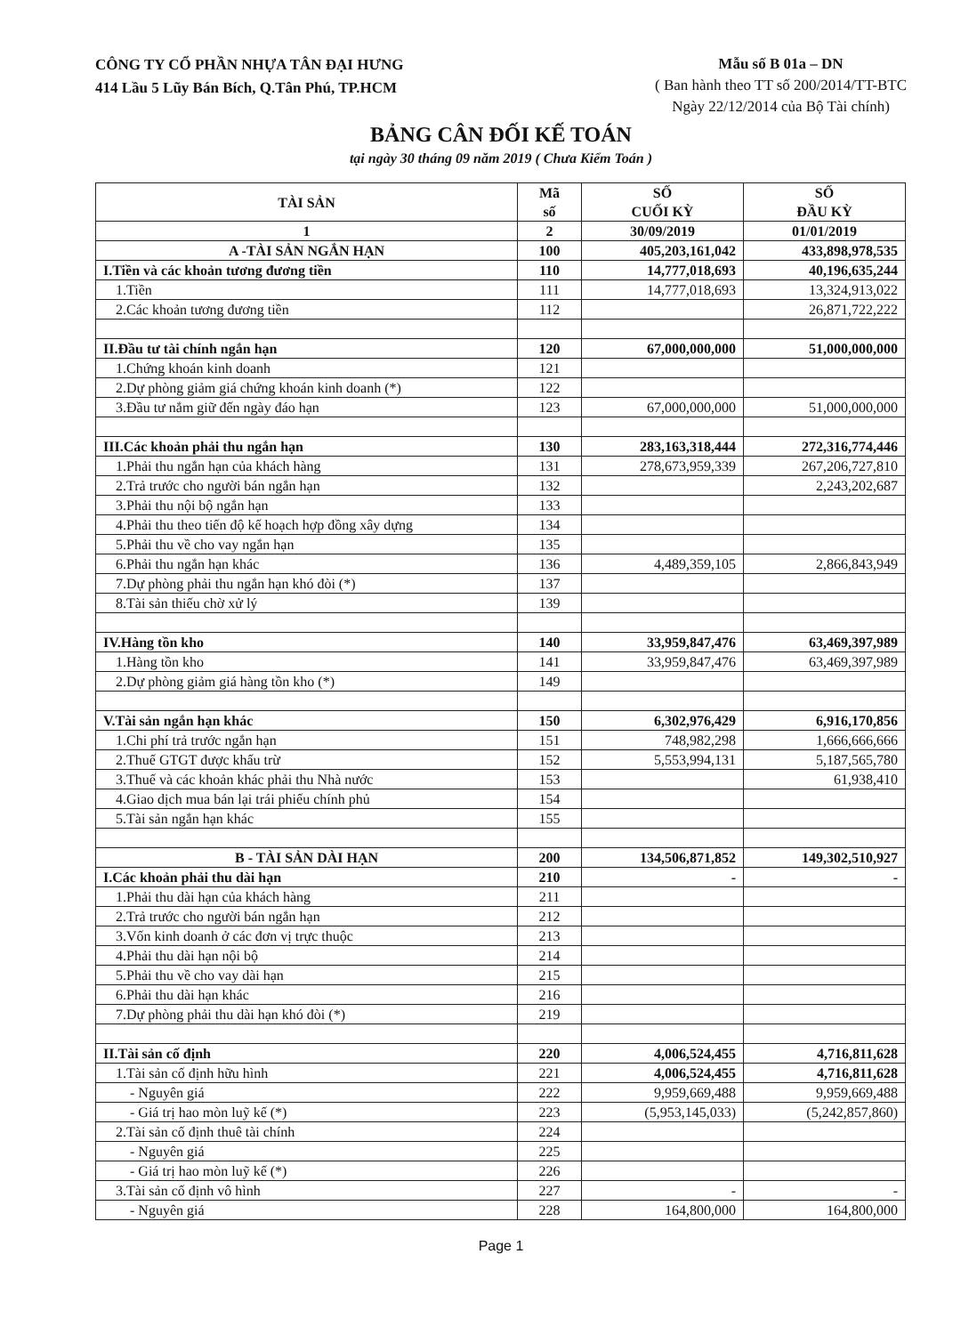CÔNG TY CỔ PHẦN NHỰA TÂN ĐẠI HƯNG
414 Lầu 5 Lũy Bán Bích, Q.Tân Phú, TP.HCM
Mẫu số B 01a – DN
( Ban hành theo TT số 200/2014/TT-BTC
Ngày 22/12/2014 của Bộ Tài chính)
BẢNG CÂN ĐỐI KẾ TOÁN
tại ngày 30 tháng 09 năm 2019 ( Chưa Kiểm Toán )
| TÀI SẢN | Mã số | SỐ CUỐI KỲ | SỐ ĐẦU KỲ |
| --- | --- | --- | --- |
| 1 | 2 | 30/09/2019 | 01/01/2019 |
| A -TÀI SẢN NGẮN HẠN | 100 | 405,203,161,042 | 433,898,978,535 |
| I.Tiền và các khoản tương đương tiền | 110 | 14,777,018,693 | 40,196,635,244 |
| 1.Tiền | 111 | 14,777,018,693 | 13,324,913,022 |
| 2.Các khoản tương đương tiền | 112 | | 26,871,722,222 |
| II.Đầu tư tài chính ngắn hạn | 120 | 67,000,000,000 | 51,000,000,000 |
| 1.Chứng khoán kinh doanh | 121 | | |
| 2.Dự phòng giảm giá chứng khoán kinh doanh (*) | 122 | | |
| 3.Đầu tư nắm giữ đến ngày đáo hạn | 123 | 67,000,000,000 | 51,000,000,000 |
| III.Các khoản phải thu ngắn hạn | 130 | 283,163,318,444 | 272,316,774,446 |
| 1.Phải thu ngắn hạn của khách hàng | 131 | 278,673,959,339 | 267,206,727,810 |
| 2.Trả trước cho người bán ngắn hạn | 132 | | 2,243,202,687 |
| 3.Phải thu nội bộ ngắn hạn | 133 | | |
| 4.Phải thu theo tiến độ kế hoạch hợp đồng xây dựng | 134 | | |
| 5.Phải thu về cho vay ngắn hạn | 135 | | |
| 6.Phải thu ngắn hạn khác | 136 | 4,489,359,105 | 2,866,843,949 |
| 7.Dự phòng phải thu ngắn hạn khó đòi (*) | 137 | | |
| 8.Tài sản thiếu chờ xử lý | 139 | | |
| IV.Hàng tồn kho | 140 | 33,959,847,476 | 63,469,397,989 |
| 1.Hàng tồn kho | 141 | 33,959,847,476 | 63,469,397,989 |
| 2.Dự phòng giảm giá hàng tồn kho (*) | 149 | | |
| V.Tài sản ngắn hạn khác | 150 | 6,302,976,429 | 6,916,170,856 |
| 1.Chi phí trả trước ngắn hạn | 151 | 748,982,298 | 1,666,666,666 |
| 2.Thuế GTGT được khấu trừ | 152 | 5,553,994,131 | 5,187,565,780 |
| 3.Thuế và các khoản khác phải thu Nhà nước | 153 | | 61,938,410 |
| 4.Giao dịch mua bán lại trái phiếu chính phủ | 154 | | |
| 5.Tài sản ngắn hạn khác | 155 | | |
| B - TÀI SẢN DÀI HẠN | 200 | 134,506,871,852 | 149,302,510,927 |
| I.Các khoản phải thu dài hạn | 210 | - | - |
| 1.Phải thu dài hạn của khách hàng | 211 | | |
| 2.Trả trước cho người bán ngắn hạn | 212 | | |
| 3.Vốn kinh doanh ở các đơn vị trực thuộc | 213 | | |
| 4.Phải thu dài hạn nội bộ | 214 | | |
| 5.Phải thu về cho vay dài hạn | 215 | | |
| 6.Phải thu dài hạn khác | 216 | | |
| 7.Dự phòng phải thu dài hạn khó đòi (*) | 219 | | |
| II.Tài sản cố định | 220 | 4,006,524,455 | 4,716,811,628 |
| 1.Tài sản cố định hữu hình | 221 | 4,006,524,455 | 4,716,811,628 |
| - Nguyên giá | 222 | 9,959,669,488 | 9,959,669,488 |
| - Giá trị hao mòn luỹ kế (*) | 223 | (5,953,145,033) | (5,242,857,860) |
| 2.Tài sản cố định thuê tài chính | 224 | | |
| - Nguyên giá | 225 | | |
| - Giá trị hao mòn luỹ kế (*) | 226 | | |
| 3.Tài sản cố định vô hình | 227 | - | - |
| - Nguyên giá | 228 | 164,800,000 | 164,800,000 |
Page 1